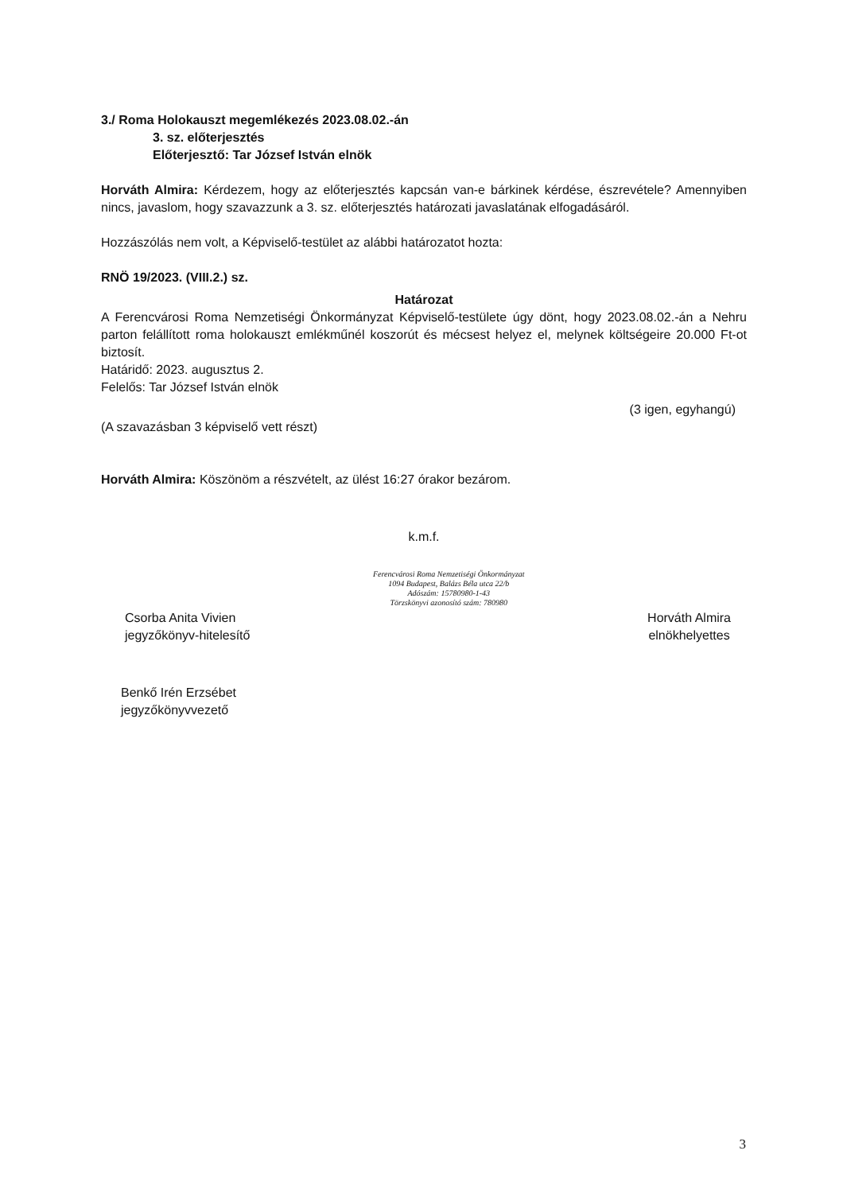3./ Roma Holokauszt megemlékezés 2023.08.02.-án
3. sz. előterjesztés
Előterjesztő: Tar József István elnök
Horváth Almira: Kérdezem, hogy az előterjesztés kapcsán van-e bárkinek kérdése, észrevétele? Amennyiben nincs, javaslom, hogy szavazzunk a 3. sz. előterjesztés határozati javaslatának elfogadásáról.
Hozzászólás nem volt, a Képviselő-testület az alábbi határozatot hozta:
RNÖ 19/2023. (VIII.2.) sz.
Határozat
A Ferencvárosi Roma Nemzetiségi Önkormányzat Képviselő-testülete úgy dönt, hogy 2023.08.02.-án a Nehru parton felállított roma holokauszt emlékműnél koszorút és mécsest helyez el, melynek költségeire 20.000 Ft-ot biztosít.
Határidő: 2023. augusztus 2.
Felelős: Tar József István elnök
(3 igen, egyhangú)
(A szavazásban 3 képviselő vett részt)
Horváth Almira: Köszönöm a részvételt, az ülést 16:27 órakor bezárom.
k.m.f.
Csorba Anita Vivien
jegyzőkönyv-hitelesítő
Ferencvárosi Roma Nemzetiségi Önkormányzat
1094 Budapest, Balázs Béla utca 22/b
Adószám: 15780980-1-43
Törzskönyvi azonosító szám: 780980
Horváth Almira
elnökhelyettes
Benkő Irén Erzsébet
jegyzőkönyvvezető
3